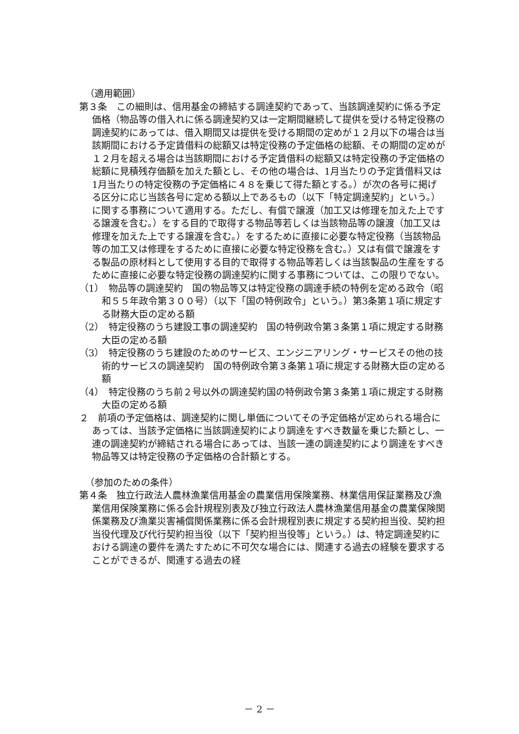（適用範囲）
第３条　この細則は、信用基金の締結する調達契約であって、当該調達契約に係る予定価格（物品等の借入れに係る調達契約又は一定期間継続して提供を受ける特定役務の調達契約にあっては、借入期間又は提供を受ける期間の定めが１２月以下の場合は当該期間における予定賃借料の総額又は特定役務の予定価格の総額、その期間の定めが１２月を超える場合は当該期間における予定賃借料の総額又は特定役務の予定価格の総額に見積残存価額を加えた額とし、その他の場合は、1月当たりの予定賃借料又は1月当たりの特定役務の予定価格に４８を乗じて得た額とする。）が次の各号に掲げる区分に応じ当該各号に定める額以上であるもの（以下「特定調達契約」という。）に関する事務について適用する。ただし、有償で譲渡（加工又は修理を加えた上でする譲渡を含む。）をする目的で取得する物品等若しくは当該物品等の譲渡（加工又は修理を加えた上でする譲渡を含む。）をするために直接に必要な特定役務（当該物品等の加工又は修理をするために直接に必要な特定役務を含む。）又は有償で譲渡をする製品の原材料として使用する目的で取得する物品等若しくは当該製品の生産をするために直接に必要な特定役務の調達契約に関する事務については、この限りでない。
（1）　物品等の調達契約　国の物品等又は特定役務の調達手続の特例を定める政令（昭和５５年政令第３００号）（以下「国の特例政令」という。）第3条第１項に規定する財務大臣の定める額
（2）　特定役務のうち建設工事の調達契約　国の特例政令第３条第１項に規定する財務大臣の定める額
（3）　特定役務のうち建設のためのサービス、エンジニアリング・サービスその他の技術的サービスの調達契約　国の特例政令第３条第１項に規定する財務大臣の定める額
（4）　特定役務のうち前２号以外の調達契約国の特例政令第３条第１項に規定する財務大臣の定める額
２　前項の予定価格は、調達契約に関し単価についてその予定価格が定められる場合にあっては、当該予定価格に当該調達契約により調達をすべき数量を乗じた額とし、一連の調達契約が締結される場合にあっては、当該一連の調達契約により調達をすべき物品等又は特定役務の予定価格の合計額とする。
（参加のための条件）
第４条　独立行政法人農林漁業信用基金の農業信用保険業務、林業信用保証業務及び漁業信用保険業務に係る会計規程別表及び独立行政法人農林漁業信用基金の農業保険関係業務及び漁業災害補償関係業務に係る会計規程別表に規定する契約担当役、契約担当役代理及び代行契約担当役（以下「契約担当役等」という。）は、特定調達契約における調達の要件を満たすために不可欠な場合には、関連する過去の経験を要求することができるが、関連する過去の経
－ 2 －